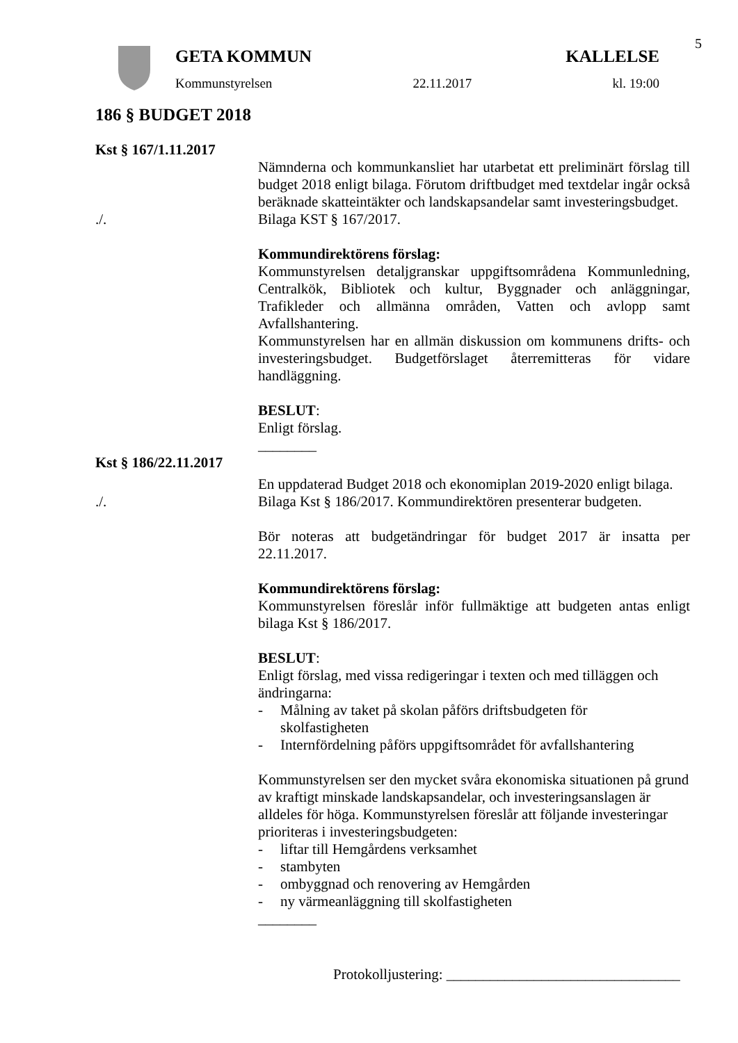5
GETA KOMMUN KALLELSE
Kommunstyrelsen 22.11.2017 kl. 19:00
186 § BUDGET 2018
Kst § 167/1.11.2017
Nämnderna och kommunkansliet har utarbetat ett preliminärt förslag till budget 2018 enligt bilaga. Förutom driftbudget med textdelar ingår också beräknade skatteintäkter och landskapsandelar samt investeringsbudget.
./. Bilaga KST § 167/2017.
Kommundirektörens förslag:
Kommunstyrelsen detaljgranskar uppgiftsområdena Kommunledning, Centralkök, Bibliotek och kultur, Byggnader och anläggningar, Trafikleder och allmänna områden, Vatten och avlopp samt Avfallshantering.
Kommunstyrelsen har en allmän diskussion om kommunens drifts- och investeringsbudget. Budgetförslaget återremitteras för vidare handläggning.
BESLUT:
Enligt förslag.
________
Kst § 186/22.11.2017
En uppdaterad Budget 2018 och ekonomiplan 2019-2020 enligt bilaga.
./. Bilaga Kst § 186/2017. Kommundirektören presenterar budgeten.
Bör noteras att budgetändringar för budget 2017 är insatta per 22.11.2017.
Kommundirektörens förslag:
Kommunstyrelsen föreslår inför fullmäktige att budgeten antas enligt bilaga Kst § 186/2017.
BESLUT:
Enligt förslag, med vissa redigeringar i texten och med tilläggen och ändringarna:
- Målning av taket på skolan påförs driftsbudgeten för
skolfastigheten
- Internfördelning påförs uppgiftsområdet för avfallshantering
Kommunstyrelsen ser den mycket svåra ekonomiska situationen på grund av kraftigt minskade landskapsandelar, och investeringsanslagen är alldeles för höga. Kommunstyrelsen föreslår att följande investeringar prioriteras i investeringsbudgeten:
- liftar till Hemgårdens verksamhet
- stambyten
- ombyggnad och renovering av Hemgården
- ny värmeanläggning till skolfastigheten
________
Protokolljustering: ________________________________